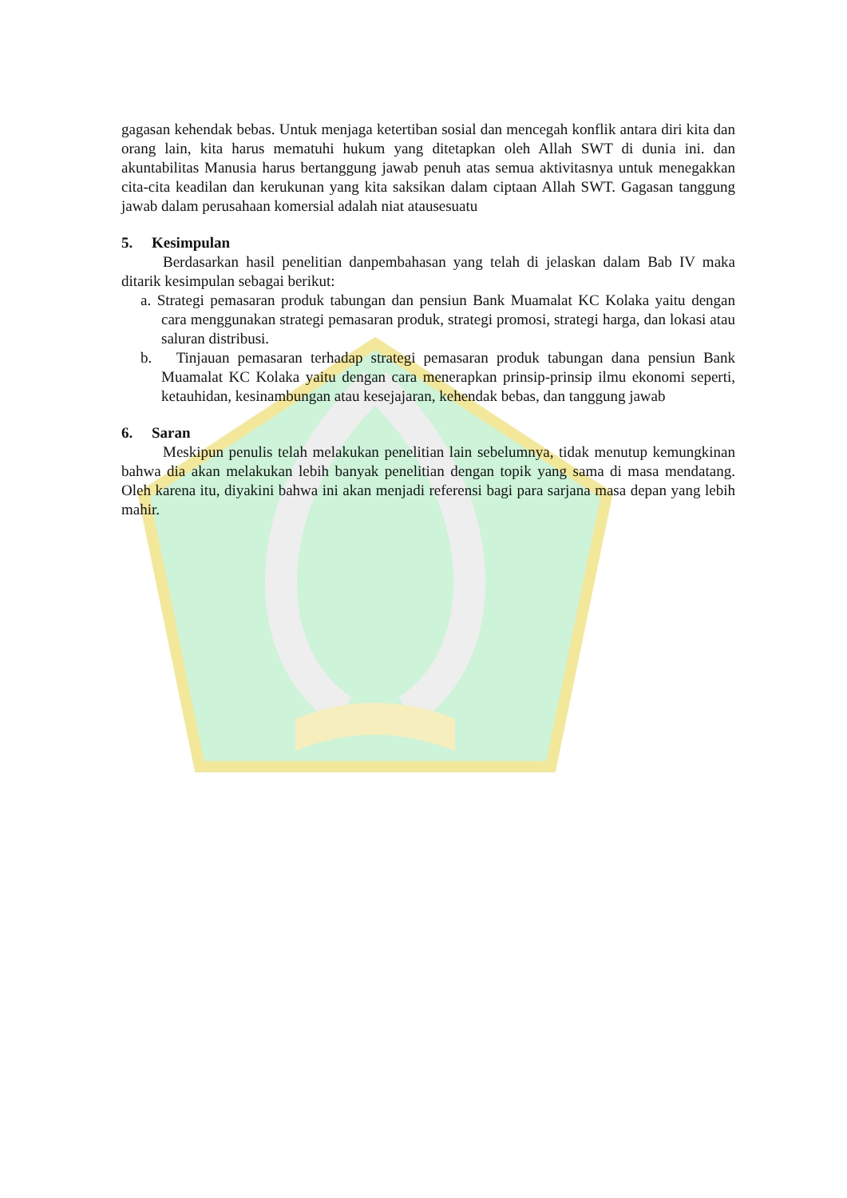gagasan kehendak bebas. Untuk menjaga ketertiban sosial dan mencegah konflik antara diri kita dan orang lain, kita harus mematuhi hukum yang ditetapkan oleh Allah SWT di dunia ini. dan akuntabilitas Manusia harus bertanggung jawab penuh atas semua aktivitasnya untuk menegakkan cita-cita keadilan dan kerukunan yang kita saksikan dalam ciptaan Allah SWT. Gagasan tanggung jawab dalam perusahaan komersial adalah niat atausesuatu
5. Kesimpulan
Berdasarkan hasil penelitian danpembahasan yang telah di jelaskan dalam Bab IV maka ditarik kesimpulan sebagai berikut:
a. Strategi pemasaran produk tabungan dan pensiun Bank Muamalat KC Kolaka yaitu dengan cara menggunakan strategi pemasaran produk, strategi promosi, strategi harga, dan lokasi atau saluran distribusi.
b. Tinjauan pemasaran terhadap strategi pemasaran produk tabungan dana pensiun Bank Muamalat KC Kolaka yaitu dengan cara menerapkan prinsip-prinsip ilmu ekonomi seperti, ketauhidan, kesinambungan atau kesejajaran, kehendak bebas, dan tanggung jawab
6. Saran
Meskipun penulis telah melakukan penelitian lain sebelumnya, tidak menutup kemungkinan bahwa dia akan melakukan lebih banyak penelitian dengan topik yang sama di masa mendatang. Oleh karena itu, diyakini bahwa ini akan menjadi referensi bagi para sarjana masa depan yang lebih mahir.